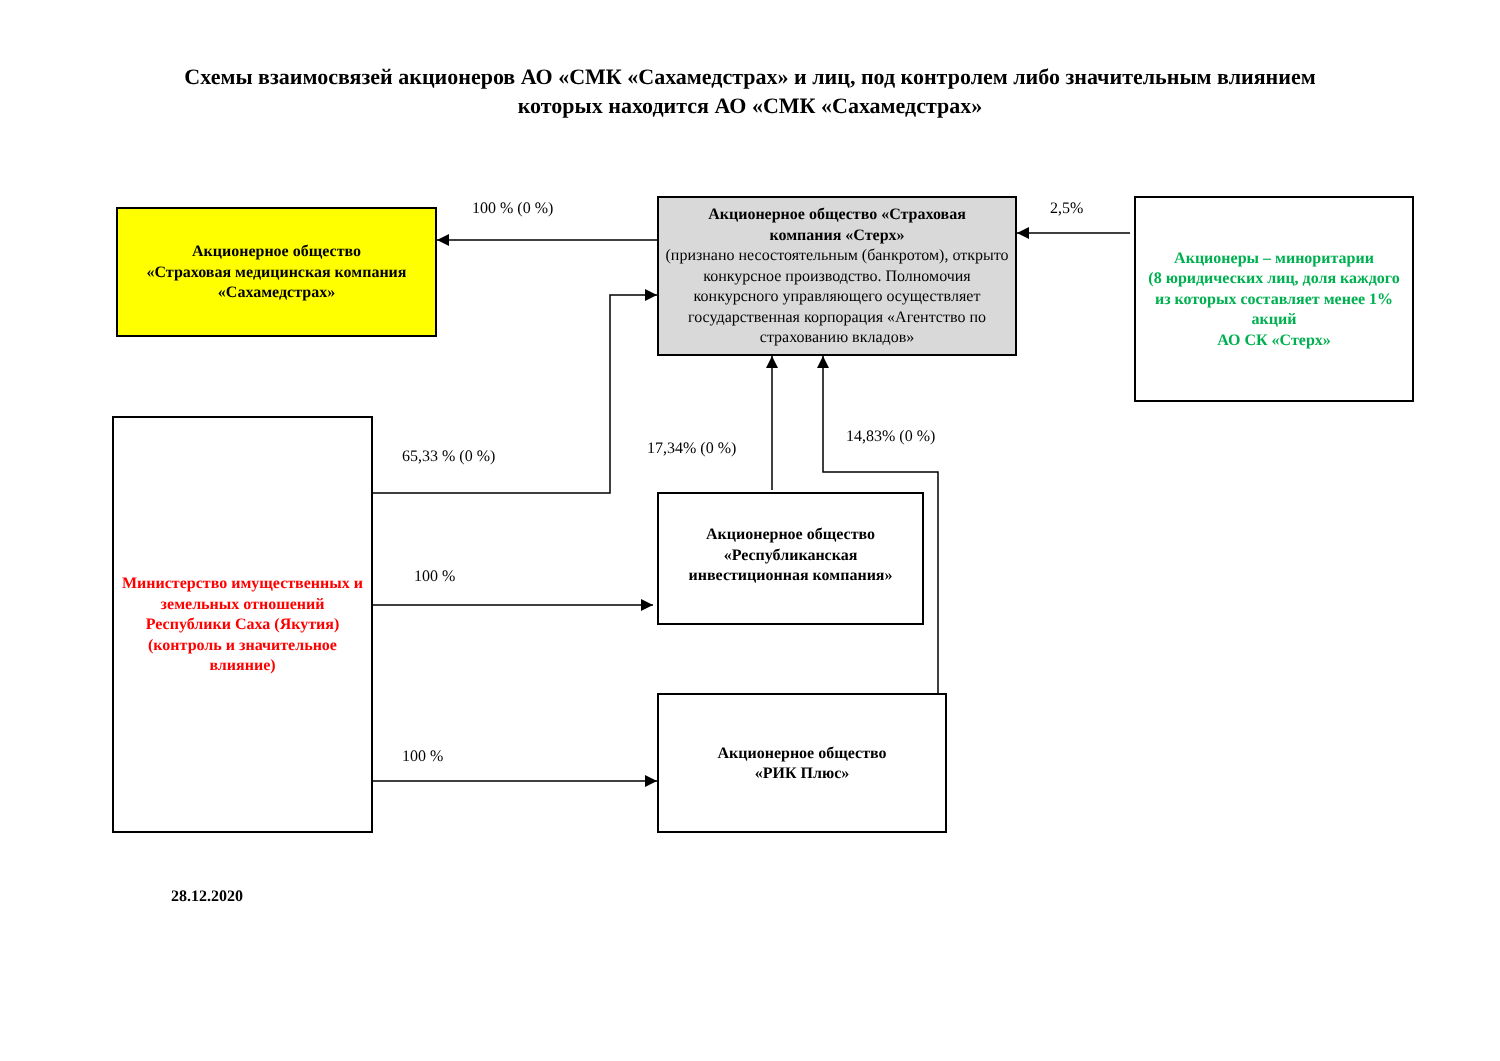Схемы взаимосвязей акционеров АО «СМК «Сахамедстрах» и лиц, под контролем либо значительным влиянием
которых находится АО «СМК «Сахамедстрах»
Акционерное общество
«Страховая медицинская компания
«Сахамедстрах»
Акционерное общество «Страховая
компания «Стерх»
(признано несостоятельным (банкротом), открыто конкурсное производство. Полномочия конкурсного управляющего осуществляет государственная корпорация «Агентство по страхованию вкладов»
Акционеры – миноритарии
(8 юридических лиц, доля каждого из которых составляет менее 1% акций
АО СК «Стерх»
Министерство имущественных и земельных отношений Республики Саха (Якутия) (контроль и значительное влияние)
Акционерное общество
«Республиканская
инвестиционная компания»
Акционерное общество
«РИК Плюс»
100 % (0 %) 2,5%
65,33 % (0 %) 17,34% (0 %)
14,83% (0 %)
100 %
100 %
28.12.2020